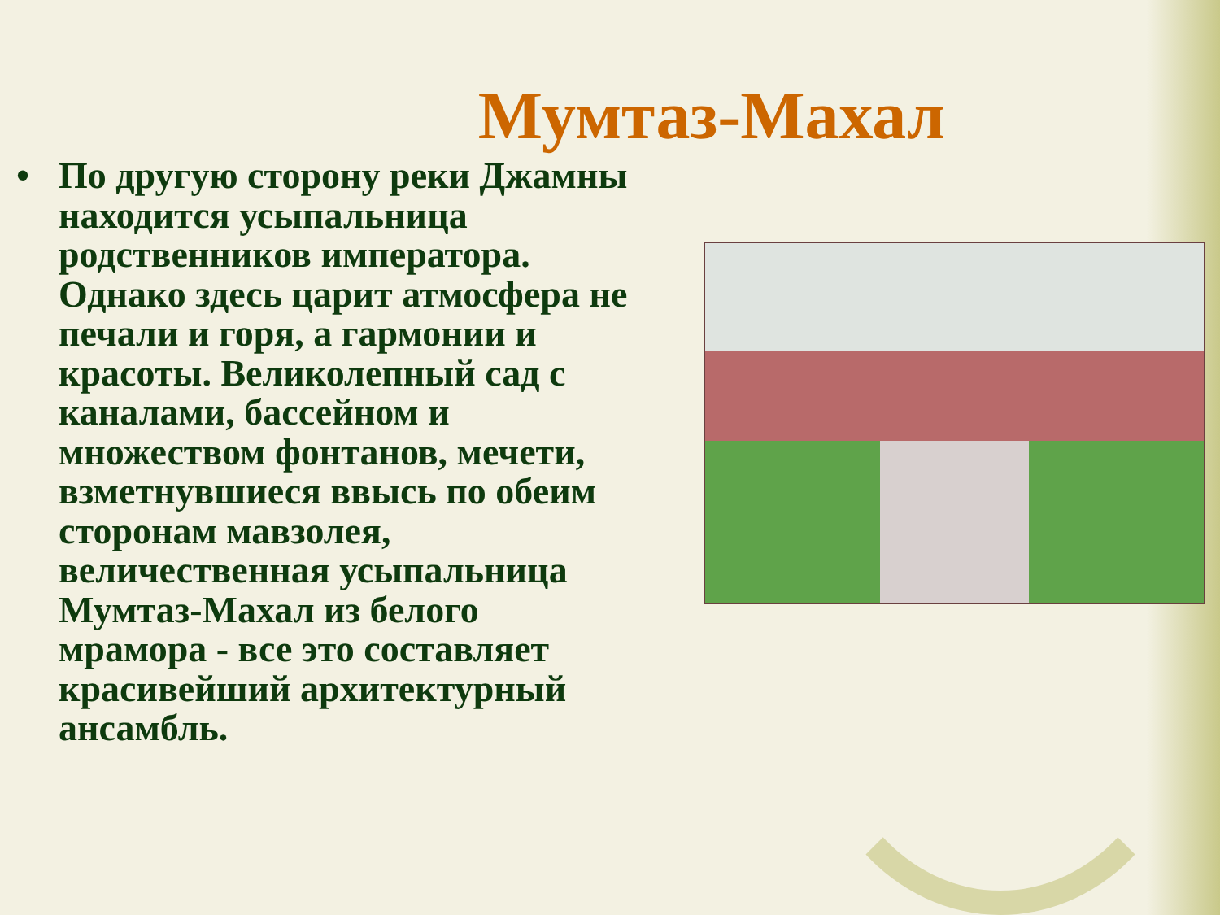Мумтаз-Махал
• По другую сторону реки Джамны находится усыпальница родственников императора. Однако здесь царит атмосфера не печали и горя, а гармонии и красоты. Великолепный сад с каналами, бассейном и множеством фонтанов, мечети, взметнувшиеся ввысь по обеим сторонам мавзолея, величественная усыпальница Мумтаз-Махал из белого мрамора - все это составляет красивейший архитектурный ансамбль.